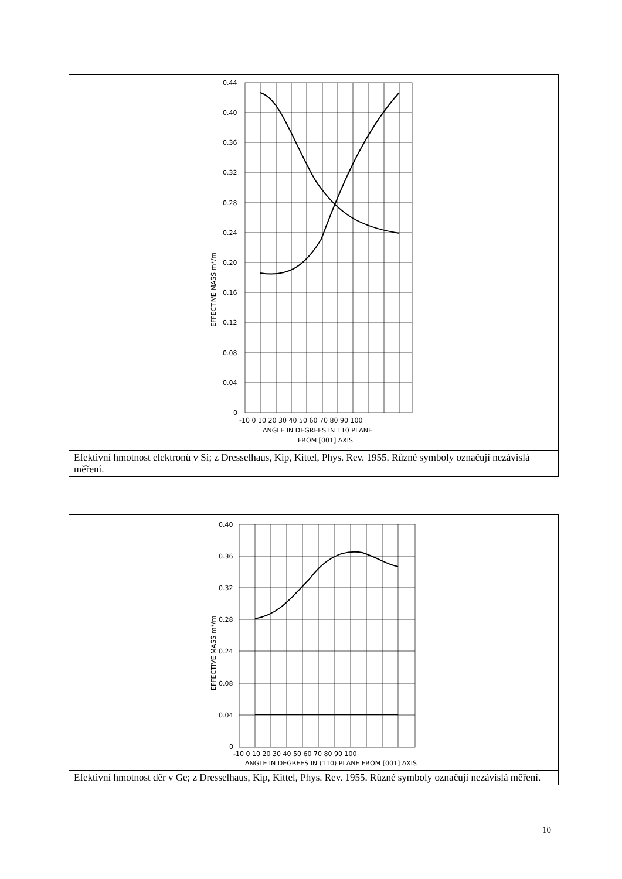0.44
0.40
0.36
0.32
0.28
0.24
0.20
0.16
0.12
0.08
0.04
0
-10 0 10 20 30 40 50 60 70 80 90 100
ANGLE IN DEGREES IN 110 PLANE
FROM [001] AXIS
EFFECTIVE MASS m*/m
Efektivní hmotnost elektronů v Si; z Dresselhaus, Kip, Kittel, Phys. Rev. 1955. Různé symboly označují nezávislá měření.
0.40
0.36
0.32
0.28
0.24
0.08
0.04
0
-10 0 10 20 30 40 50 60 70 80 90 100
ANGLE IN DEGREES IN (110) PLANE FROM [001] AXIS
EFFECTIVE MASS m*/m
Efektivní hmotnost děr v Ge; z Dresselhaus, Kip, Kittel, Phys. Rev. 1955. Různé symboly označují nezávislá měření.
10